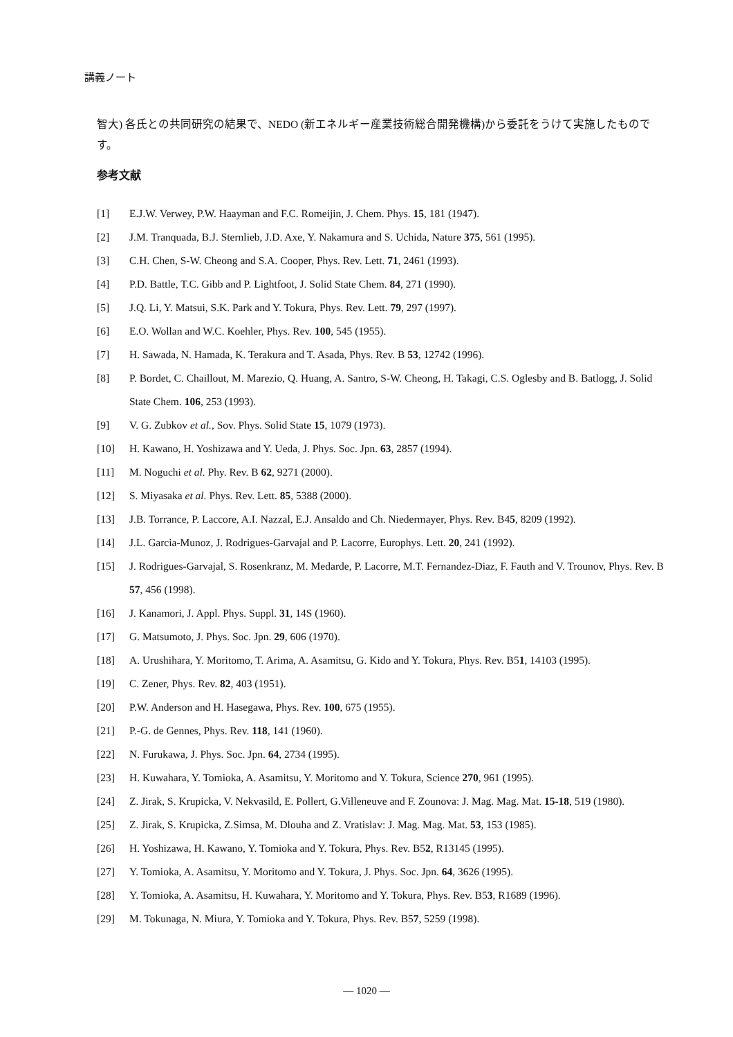講義ノート
智大) 各氏との共同研究の結果で、NEDO (新エネルギー産業技術総合開発機構)から委託をうけて実施したものです。
参考文献
[1] E.J.W. Verwey, P.W. Haayman and F.C. Romeijin, J. Chem. Phys. 15, 181 (1947).
[2] J.M. Tranquada, B.J. Sternlieb, J.D. Axe, Y. Nakamura and S. Uchida, Nature 375, 561 (1995).
[3] C.H. Chen, S-W. Cheong and S.A. Cooper, Phys. Rev. Lett. 71, 2461 (1993).
[4] P.D. Battle, T.C. Gibb and P. Lightfoot, J. Solid State Chem. 84, 271 (1990).
[5] J.Q. Li, Y. Matsui, S.K. Park and Y. Tokura, Phys. Rev. Lett. 79, 297 (1997).
[6] E.O. Wollan and W.C. Koehler, Phys. Rev. 100, 545 (1955).
[7] H. Sawada, N. Hamada, K. Terakura and T. Asada, Phys. Rev. B 53, 12742 (1996).
[8] P. Bordet, C. Chaillout, M. Marezio, Q. Huang, A. Santro, S-W. Cheong, H. Takagi, C.S. Oglesby and B. Batlogg, J. Solid State Chem. 106, 253 (1993).
[9] V. G. Zubkov et al., Sov. Phys. Solid State 15, 1079 (1973).
[10] H. Kawano, H. Yoshizawa and Y. Ueda, J. Phys. Soc. Jpn. 63, 2857 (1994).
[11] M. Noguchi et al. Phy. Rev. B 62, 9271 (2000).
[12] S. Miyasaka et al. Phys. Rev. Lett. 85, 5388 (2000).
[13] J.B. Torrance, P. Laccore, A.I. Nazzal, E.J. Ansaldo and Ch. Niedermayer, Phys. Rev. B45, 8209 (1992).
[14] J.L. Garcia-Munoz, J. Rodrigues-Garvajal and P. Lacorre, Europhys. Lett. 20, 241 (1992).
[15] J. Rodrigues-Garvajal, S. Rosenkranz, M. Medarde, P. Lacorre, M.T. Fernandez-Diaz, F. Fauth and V. Trounov, Phys. Rev. B 57, 456 (1998).
[16] J. Kanamori, J. Appl. Phys. Suppl. 31, 14S (1960).
[17] G. Matsumoto, J. Phys. Soc. Jpn. 29, 606 (1970).
[18] A. Urushihara, Y. Moritomo, T. Arima, A. Asamitsu, G. Kido and Y. Tokura, Phys. Rev. B51, 14103 (1995).
[19] C. Zener, Phys. Rev. 82, 403 (1951).
[20] P.W. Anderson and H. Hasegawa, Phys. Rev. 100, 675 (1955).
[21] P.-G. de Gennes, Phys. Rev. 118, 141 (1960).
[22] N. Furukawa, J. Phys. Soc. Jpn. 64, 2734 (1995).
[23] H. Kuwahara, Y. Tomioka, A. Asamitsu, Y. Moritomo and Y. Tokura, Science 270, 961 (1995).
[24] Z. Jirak, S. Krupicka, V. Nekvasild, E. Pollert, G.Villeneuve and F. Zounova: J. Mag. Mag. Mat. 15-18, 519 (1980).
[25] Z. Jirak, S. Krupicka, Z.Simsa, M. Dlouha and Z. Vratislav: J. Mag. Mag. Mat. 53, 153 (1985).
[26] H. Yoshizawa, H. Kawano, Y. Tomioka and Y. Tokura, Phys. Rev. B52, R13145 (1995).
[27] Y. Tomioka, A. Asamitsu, Y. Moritomo and Y. Tokura, J. Phys. Soc. Jpn. 64, 3626 (1995).
[28] Y. Tomioka, A. Asamitsu, H. Kuwahara, Y. Moritomo and Y. Tokura, Phys. Rev. B53, R1689 (1996).
[29] M. Tokunaga, N. Miura, Y. Tomioka and Y. Tokura, Phys. Rev. B57, 5259 (1998).
— 1020 —